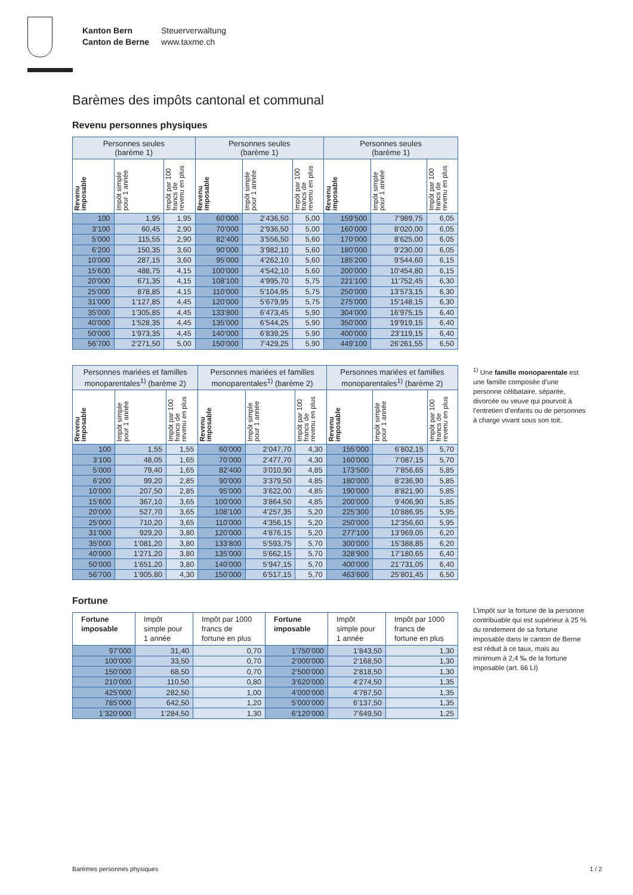Kanton Bern
Canton de Berne
Steuerverwaltung
www.taxme.ch
Barèmes des impôts cantonal et communal
Revenu personnes physiques
| Personnes seules (barème 1) | | | Personnes seules (barème 1) | | | Personnes seules (barème 1) | | |
| --- | --- | --- | --- | --- | --- | --- | --- | --- |
| Revenu imposable | Impôt simple pour 1 année | Impôt par 100 francs de revenu en plus | Revenu imposable | Impôt simple pour 1 année | Impôt par 100 francs de revenu en plus | Revenu imposable | Impôt simple pour 1 année | Impôt par 100 francs de revenu en plus |
| 100 | 1,95 | 1,95 | 60’000 | 2’436,50 | 5,00 | 159’500 | 7’989,75 | 6,05 |
| 3’100 | 60,45 | 2,90 | 70’000 | 2’936,50 | 5,00 | 160’000 | 8’020,00 | 6,05 |
| 5’000 | 115,55 | 2,90 | 82’400 | 3’556,50 | 5,60 | 170’000 | 8’625,00 | 6,05 |
| 6’200 | 150,35 | 3,60 | 90’000 | 3’982,10 | 5,60 | 180’000 | 9’230,00 | 6,05 |
| 10’000 | 287,15 | 3,60 | 95’000 | 4’262,10 | 5,60 | 185’200 | 9’544,60 | 6,15 |
| 15’600 | 488,75 | 4,15 | 100’000 | 4’542,10 | 5,60 | 200’000 | 10’454,80 | 6,15 |
| 20’000 | 671,35 | 4,15 | 108’100 | 4’995,70 | 5,75 | 221’100 | 11’752,45 | 6,30 |
| 25’000 | 878,85 | 4,15 | 110’000 | 5’104,95 | 5,75 | 250’000 | 13’573,15 | 6,30 |
| 31’000 | 1’127,85 | 4,45 | 120’000 | 5’679,95 | 5,75 | 275’000 | 15’148,15 | 6,30 |
| 35’000 | 1’305,85 | 4,45 | 133’800 | 6’473,45 | 5,90 | 304’000 | 16’975,15 | 6,40 |
| 40’000 | 1’528,35 | 4,45 | 135’000 | 6’544,25 | 5,90 | 350’000 | 19’919,15 | 6,40 |
| 50’000 | 1’973,35 | 4,45 | 140’000 | 6’839,25 | 5,90 | 400’000 | 23’119,15 | 6,40 |
| 56’700 | 2’271,50 | 5,00 | 150’000 | 7’429,25 | 5,90 | 449’100 | 26’261,55 | 6,50 |
| Personnes mariées et familles monoparentales<sup>1)</sup> (barème 2) | | | Personnes mariées et familles monoparentales<sup>1)</sup> (barème 2) | | | Personnes mariées et familles monoparentales<sup>1)</sup> (barème 2) | | |
| --- | --- | --- | --- | --- | --- | --- | --- | --- |
| Revenu imposable | Impôt simple pour 1 année | Impôt par 100 francs de revenu en plus | Revenu imposable | Impôt simple pour 1 année | Impôt par 100 francs de revenu en plus | Revenu imposable | Impôt simple pour 1 année | Impôt par 100 francs de revenu en plus |
| 100 | 1,55 | 1,55 | 60’000 | 2’047,70 | 4,30 | 155’000 | 6’802,15 | 5,70 |
| 3’100 | 48,05 | 1,65 | 70’000 | 2’477,70 | 4,30 | 160’000 | 7’087,15 | 5,70 |
| 5’000 | 79,40 | 1,65 | 82’400 | 3’010,90 | 4,85 | 173’500 | 7’856,65 | 5,85 |
| 6’200 | 99,20 | 2,85 | 90’000 | 3’379,50 | 4,85 | 180’000 | 8’236,90 | 5,85 |
| 10’000 | 207,50 | 2,85 | 95’000 | 3’622,00 | 4,85 | 190’000 | 8’821,90 | 5,85 |
| 15’600 | 367,10 | 3,65 | 100’000 | 3’864,50 | 4,85 | 200’000 | 9’406,90 | 5,85 |
| 20’000 | 527,70 | 3,65 | 108’100 | 4’257,35 | 5,20 | 225’300 | 10’886,95 | 5,95 |
| 25’000 | 710,20 | 3,65 | 110’000 | 4’356,15 | 5,20 | 250’000 | 12’356,60 | 5,95 |
| 31’000 | 929,20 | 3,80 | 120’000 | 4’876,15 | 5,20 | 277’100 | 13’969,05 | 6,20 |
| 35’000 | 1’081,20 | 3,80 | 133’800 | 5’593,75 | 5,70 | 300’000 | 15’388,85 | 6,20 |
| 40’000 | 1’271,20 | 3,80 | 135’000 | 5’662,15 | 5,70 | 328’900 | 17’180,65 | 6,40 |
| 50’000 | 1’651,20 | 3,80 | 140’000 | 5’947,15 | 5,70 | 400’000 | 21’731,05 | 6,40 |
| 56’700 | 1’905,80 | 4,30 | 150’000 | 6’517,15 | 5,70 | 463’600 | 25’801,45 | 6,50 |
Fortune
| Fortune imposable | Impôt simple pour 1 année | Impôt par 1000 francs de fortune en plus | Fortune imposable | Impôt simple pour 1 année | Impôt par 1000 francs de fortune en plus |
| --- | --- | --- | --- | --- | --- |
| 97’000 | 31,40 | 0,70 | 1’750’000 | 1’843,50 | 1,30 |
| 100’000 | 33,50 | 0,70 | 2’000’000 | 2’168,50 | 1,30 |
| 150’000 | 68,50 | 0,70 | 2’500’000 | 2’818,50 | 1,30 |
| 210’000 | 110,50 | 0,80 | 3’620’000 | 4’274,50 | 1,35 |
| 425’000 | 282,50 | 1,00 | 4’000’000 | 4’787,50 | 1,35 |
| 785’000 | 642,50 | 1,20 | 5’000’000 | 6’137,50 | 1,35 |
| 1’320’000 | 1’284,50 | 1,30 | 6’120’000 | 7’649,50 | 1,25 |
<sup>1)</sup> Une famille monoparentale est une famille composée d’une personne célibataire, séparée, divorcée ou veuve qui pourvoit à l’entretien d’enfants ou de personnes à charge vivant sous son toit.
L’impôt sur la fortune de la personne contribuable qui est supérieur à 25 % du rendement de sa fortune imposable dans le canton de Berne est réduit à ce taux, mais au minimum à 2,4 ‰ de la fortune imposable (art. 66 LI)
Barèmes personnes physiques 1 / 2